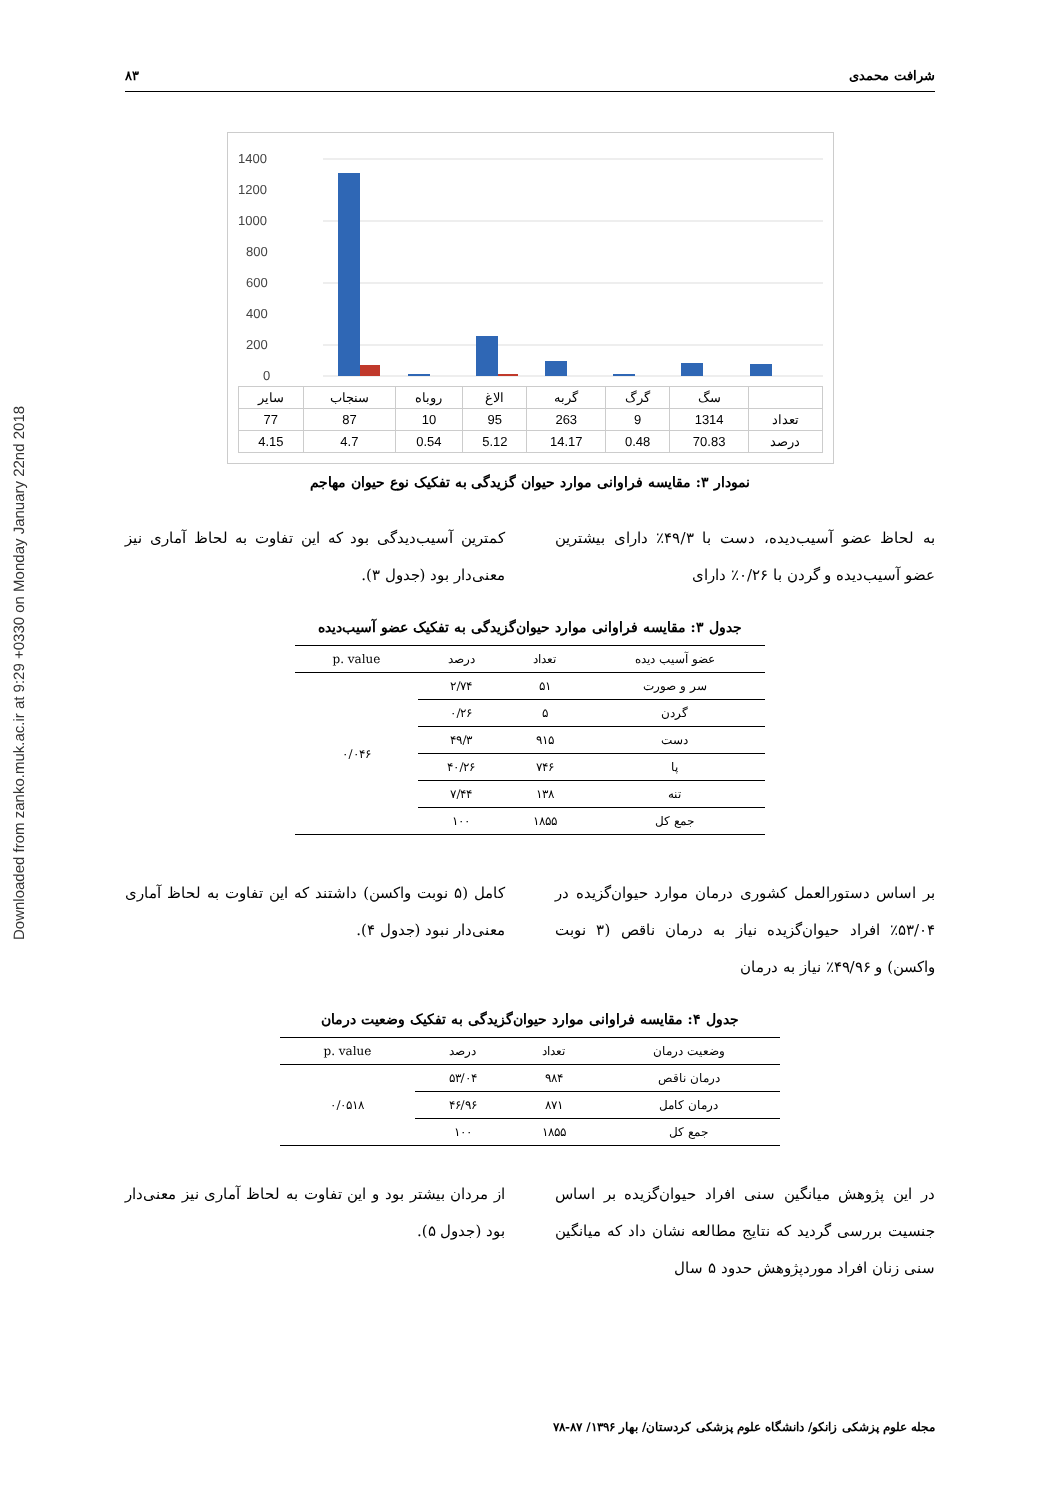Downloaded from zanko.muk.ac.ir at 9:29 +0330 on Monday January 22nd 2018
شرافت محمدی ۸۳
1400
1200
1000
800
600
400
200
0
| | سگ | گرگ | گربه | الاغ | روباه | سنجاب | سایر |
| تعداد | 1314 | 9 | 263 | 95 | 10 | 87 | 77 |
| درصد | 70.83 | 0.48 | 14.17 | 5.12 | 0.54 | 4.7 | 4.15 |
نمودار ۳: مقایسه فراوانی موارد حیوان گزیدگی به تفکیک نوع حیوان مهاجم
به لحاظ عضو آسیب‌دیده، دست با ۴۹/۳٪ دارای بیشترین عضو آسیب‌دیده و گردن با ۰/۲۶٪ دارای
کمترین آسیب‌دیدگی بود که این تفاوت به لحاظ آماری نیز معنی‌دار بود (جدول ۳).
جدول ۳: مقایسه فراوانی موارد حیوان‌گزیدگی به تفکیک عضو آسیب‌دیده
| عضو آسیب دیده | تعداد | درصد | p. value |
| --- | --- | --- | --- |
| سر و صورت | ۵۱ | ۲/۷۴ | ۰/۰۴۶ |
| گردن | ۵ | ۰/۲۶ | |
| دست | ۹۱۵ | ۴۹/۳ | |
| پا | ۷۴۶ | ۴۰/۲۶ | |
| تنه | ۱۳۸ | ۷/۴۴ | |
| جمع کل | ۱۸۵۵ | ۱۰۰ | |
بر اساس دستورالعمل کشوری درمان موارد حیوان‌گزیده در ۵۳/۰۴٪ افراد حیوان‌گزیده نیاز به درمان ناقص (۳ نوبت واکسن) و ۴۹/۹۶٪ نیاز به درمان
کامل (۵ نوبت واکسن) داشتند که این تفاوت به لحاظ آماری معنی‌دار نبود (جدول ۴).
جدول ۴: مقایسه فراوانی موارد حیوان‌گزیدگی به تفکیک وضعیت درمان
| وضعیت درمان | تعداد | درصد | p. value |
| --- | --- | --- | --- |
| درمان ناقص | ۹۸۴ | ۵۳/۰۴ | ۰/۰۵۱۸ |
| درمان کامل | ۸۷۱ | ۴۶/۹۶ | |
| جمع کل | ۱۸۵۵ | ۱۰۰ | |
در این پژوهش میانگین سنی افراد حیوان‌گزیده بر اساس جنسیت بررسی گردید که نتایج مطالعه نشان داد که میانگین سنی زنان افراد موردپژوهش حدود ۵ سال
از مردان بیشتر بود و این تفاوت به لحاظ آماری نیز معنی‌دار بود (جدول ۵).
مجله علوم پزشکی زانکو/ دانشگاه علوم پزشکی کردستان/ بهار ۱۳۹۶/ ۸۷-۷۸